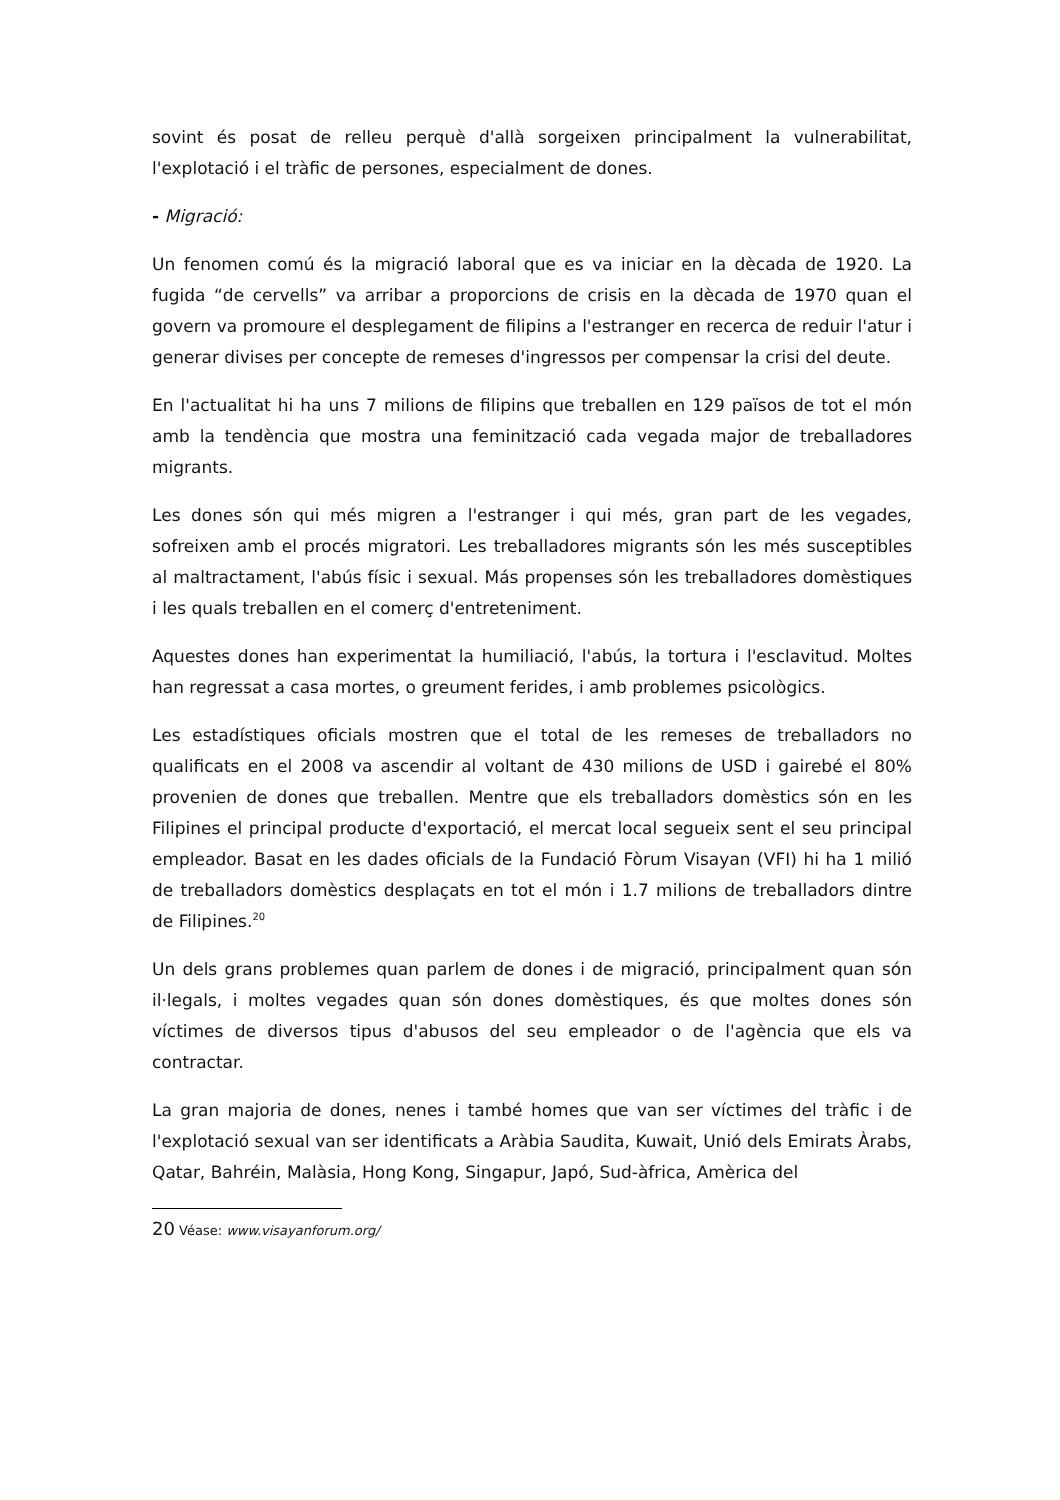sovint és posat de relleu perquè d'allà sorgeixen principalment la vulnerabilitat, l'explotació i el tràfic de persones, especialment de dones.
- Migració:
Un fenomen comú és la migració laboral que es va iniciar en la dècada de 1920. La fugida “de cervells” va arribar a proporcions de crisis en la dècada de 1970 quan el govern va promoure el desplegament de filipins a l'estranger en recerca de reduir l'atur i generar divises per concepte de remeses d'ingressos per compensar la crisi del deute.
En l'actualitat hi ha uns 7 milions de filipins que treballen en 129 països de tot el món amb la tendència que mostra una feminització cada vegada major de treballadores migrants.
Les dones són qui més migren a l'estranger i qui més, gran part de les vegades, sofreixen amb el procés migratori. Les treballadores migrants són les més susceptibles al maltractament, l'abús físic i sexual. Más propenses són les treballadores domèstiques i les quals treballen en el comerç d'entreteniment.
Aquestes dones han experimentat la humiliació, l'abús, la tortura i l'esclavitud. Moltes han regressat a casa mortes, o greument ferides, i amb problemes psicològics.
Les estadístiques oficials mostren que el total de les remeses de treballadors no qualificats en el 2008 va ascendir al voltant de 430 milions de USD i gairebé el 80% provenien de dones que treballen. Mentre que els treballadors domèstics són en les Filipines el principal producte d'exportació, el mercat local segueix sent el seu principal empleador. Basat en les dades oficials de la Fundació Fòrum Visayan (VFI) hi ha 1 milió de treballadors domèstics desplaçats en tot el món i 1.7 milions de treballadors dintre de Filipines.<sup>20</sup>
Un dels grans problemes quan parlem de dones i de migració, principalment quan són il·legals, i moltes vegades quan són dones domèstiques, és que moltes dones són víctimes de diversos tipus d'abusos del seu empleador o de l'agència que els va contractar.
La gran majoria de dones, nenes i també homes que van ser víctimes del tràfic i de l'explotació sexual van ser identificats a Aràbia Saudita, Kuwait, Unió dels Emirats Àrabs, Qatar, Bahréin, Malàsia, Hong Kong, Singapur, Japó, Sud-àfrica, Amèrica del
20 Véase: www.visayanforum.org/